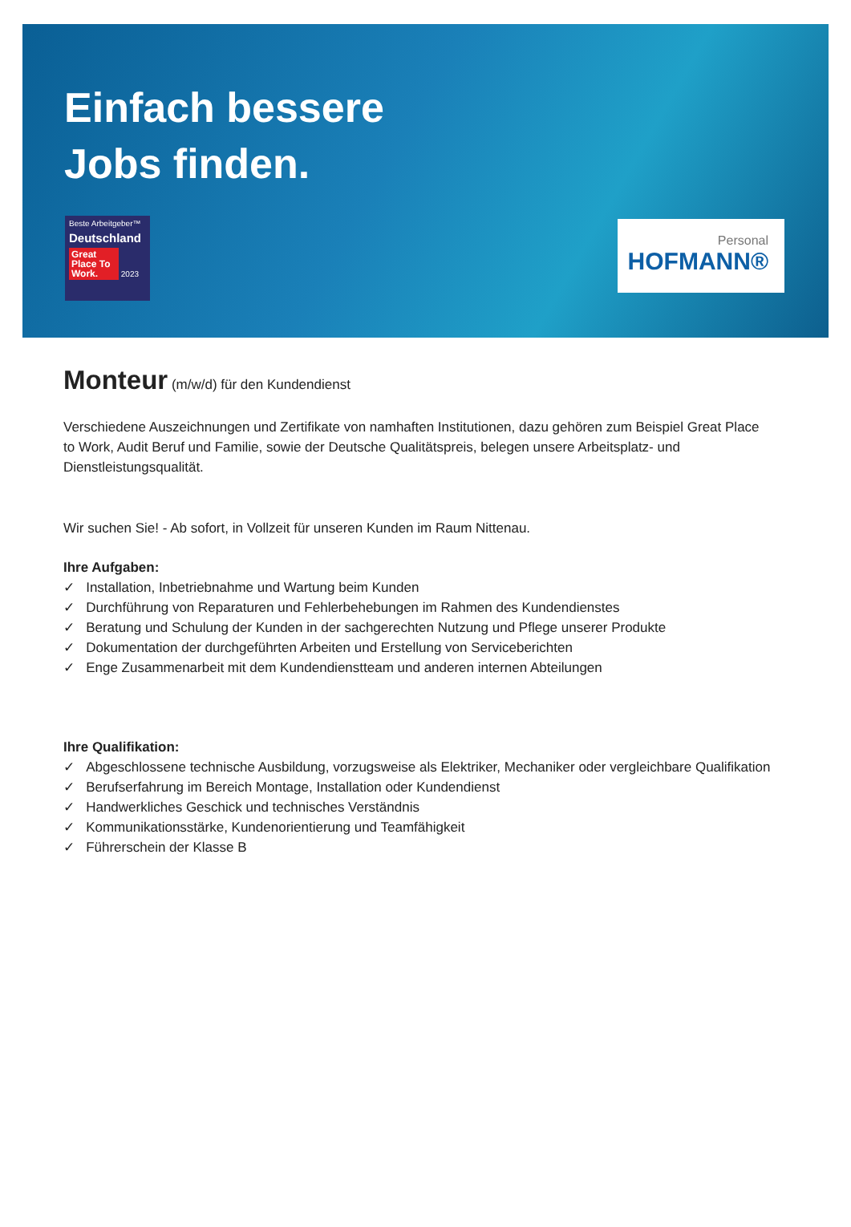Einfach bessere
Jobs finden.
Beste Arbeitgeber™
Deutschland
Great Place To Work. 2023
Personal
HOFMANN®
Monteur (m/w/d) für den Kundendienst
Verschiedene Auszeichnungen und Zertifikate von namhaften Institutionen, dazu gehören zum Beispiel Great Place to Work, Audit Beruf und Familie, sowie der Deutsche Qualitätspreis, belegen unsere Arbeitsplatz- und Dienstleistungsqualität.
Wir suchen Sie! - Ab sofort, in Vollzeit für unseren Kunden im Raum Nittenau.
Ihre Aufgaben:
✓ Installation, Inbetriebnahme und Wartung beim Kunden
✓ Durchführung von Reparaturen und Fehlerbehebungen im Rahmen des Kundendienstes
✓ Beratung und Schulung der Kunden in der sachgerechten Nutzung und Pflege unserer Produkte
✓ Dokumentation der durchgeführten Arbeiten und Erstellung von Serviceberichten
✓ Enge Zusammenarbeit mit dem Kundendienstteam und anderen internen Abteilungen
Ihre Qualifikation:
✓ Abgeschlossene technische Ausbildung, vorzugsweise als Elektriker, Mechaniker oder vergleichbare Qualifikation
✓ Berufserfahrung im Bereich Montage, Installation oder Kundendienst
✓ Handwerkliches Geschick und technisches Verständnis
✓ Kommunikationsstärke, Kundenorientierung und Teamfähigkeit
✓ Führerschein der Klasse B